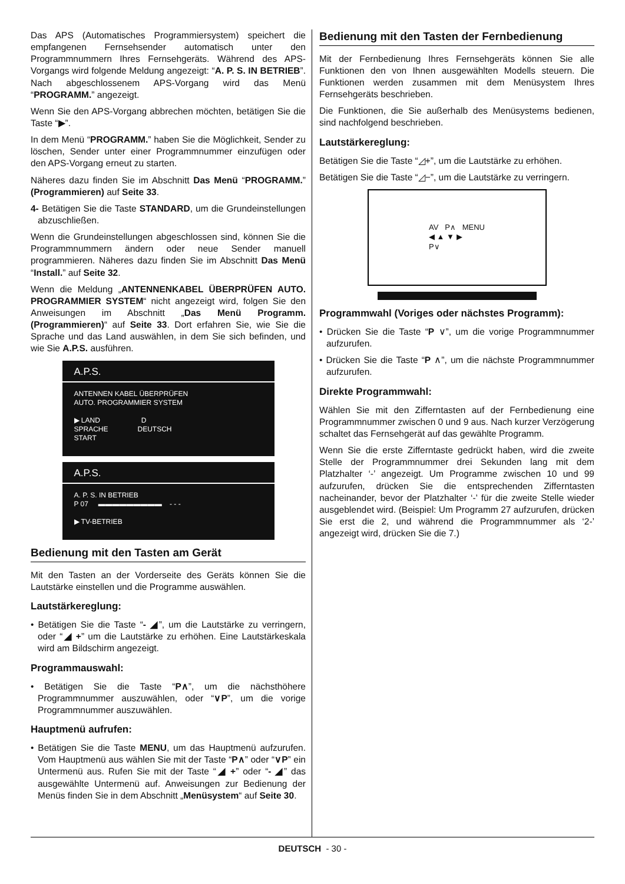Das APS (Automatisches Programmiersystem) speichert die empfangenen Fernsehsender automatisch unter den Programmnummern Ihres Fernsehgeräts. Während des APS-Vorgangs wird folgende Meldung angezeigt: “A. P. S. IN BETRIEB”. Nach abgeschlossenem APS-Vorgang wird das Menü “PROGRAMM.” angezeigt.
Wenn Sie den APS-Vorgang abbrechen möchten, betätigen Sie die Taste “▶”.
In dem Menü “PROGRAMM.” haben Sie die Möglichkeit, Sender zu löschen, Sender unter einer Programmnummer einzufügen oder den APS-Vorgang erneut zu starten.
Näheres dazu finden Sie im Abschnitt Das Menü “PROGRAMM.” (Programmieren) auf Seite 33.
4- Betätigen Sie die Taste STANDARD, um die Grundeinstellungen abzuschließen.
Wenn die Grundeinstellungen abgeschlossen sind, können Sie die Programmnummern ändern oder neue Sender manuell programmieren. Näheres dazu finden Sie im Abschnitt Das Menü “Install.” auf Seite 32.
Wenn die Meldung „ANTENNENKABEL ÜBERPRÜFEN AUTO. PROGRAMMIER SYSTEM“ nicht angezeigt wird, folgen Sie den Anweisungen im Abschnitt „Das Menü Programm. (Programmieren)“ auf Seite 33. Dort erfahren Sie, wie Sie die Sprache und das Land auswählen, in dem Sie sich befinden, und wie Sie A.P.S. ausführen.
A.P.S.
ANTENNEN KABEL ÜBERPRÜFEN
AUTO. PROGRAMMIER SYSTEM
▶ LAND D
SPRACHE DEUTSCH
START
A.P.S.
A. P. S. IN BETRIEB
P 07 ▬▬▬▬▬▬▬▬▬ - - -
▶ TV-BETRIEB
Bedienung mit den Tasten am Gerät
Mit den Tasten an der Vorderseite des Geräts können Sie die Lautstärke einstellen und die Programme auswählen.
Lautstärkereglung:
• Betätigen Sie die Taste “- ◢”, um die Lautstärke zu verringern, oder “◢ +” um die Lautstärke zu erhöhen. Eine Lautstärkeskala wird am Bildschirm angezeigt.
Programmauswahl:
• Betätigen Sie die Taste “P∧”, um die nächsthöhere Programmnummer auszuwählen, oder “∨P”, um die vorige Programmnummer auszuwählen.
Hauptmenü aufrufen:
• Betätigen Sie die Taste MENU, um das Hauptmenü aufzurufen. Vom Hauptmenü aus wählen Sie mit der Taste “P∧” oder “∨P” ein Untermenü aus. Rufen Sie mit der Taste “◢ +” oder “- ◢” das ausgewählte Untermenü auf. Anweisungen zur Bedienung der Menüs finden Sie in dem Abschnitt „Menüsystem“ auf Seite 30.
Bedienung mit den Tasten der Fernbedienung
Mit der Fernbedienung Ihres Fernsehgeräts können Sie alle Funktionen den von Ihnen ausgewählten Modells steuern. Die Funktionen werden zusammen mit dem Menüsystem Ihres Fernsehgeräts beschrieben.
Die Funktionen, die Sie außerhalb des Menüsystems bedienen, sind nachfolgend beschrieben.
Lautstärkereglung:
Betätigen Sie die Taste “◿+”, um die Lautstärke zu erhöhen.
Betätigen Sie die Taste “◿−”, um die Lautstärke zu verringern.
AV P∧ MENU
◀ ▲ ▼ ▶
P∨
Programmwahl (Voriges oder nächstes Programm):
• Drücken Sie die Taste “P ∨”, um die vorige Programmnummer aufzurufen.
• Drücken Sie die Taste “P ∧”, um die nächste Programmnummer aufzurufen.
Direkte Programmwahl:
Wählen Sie mit den Zifferntasten auf der Fernbedienung eine Programmnummer zwischen 0 und 9 aus. Nach kurzer Verzögerung schaltet das Fernsehgerät auf das gewählte Programm.
Wenn Sie die erste Zifferntaste gedrückt haben, wird die zweite Stelle der Programmnummer drei Sekunden lang mit dem Platzhalter ‘-’ angezeigt. Um Programme zwischen 10 und 99 aufzurufen, drücken Sie die entsprechenden Zifferntasten nacheinander, bevor der Platzhalter ‘-’ für die zweite Stelle wieder ausgeblendet wird. (Beispiel: Um Programm 27 aufzurufen, drücken Sie erst die 2, und während die Programmnummer als ‘2-’ angezeigt wird, drücken Sie die 7.)
DEUTSCH - 30 -